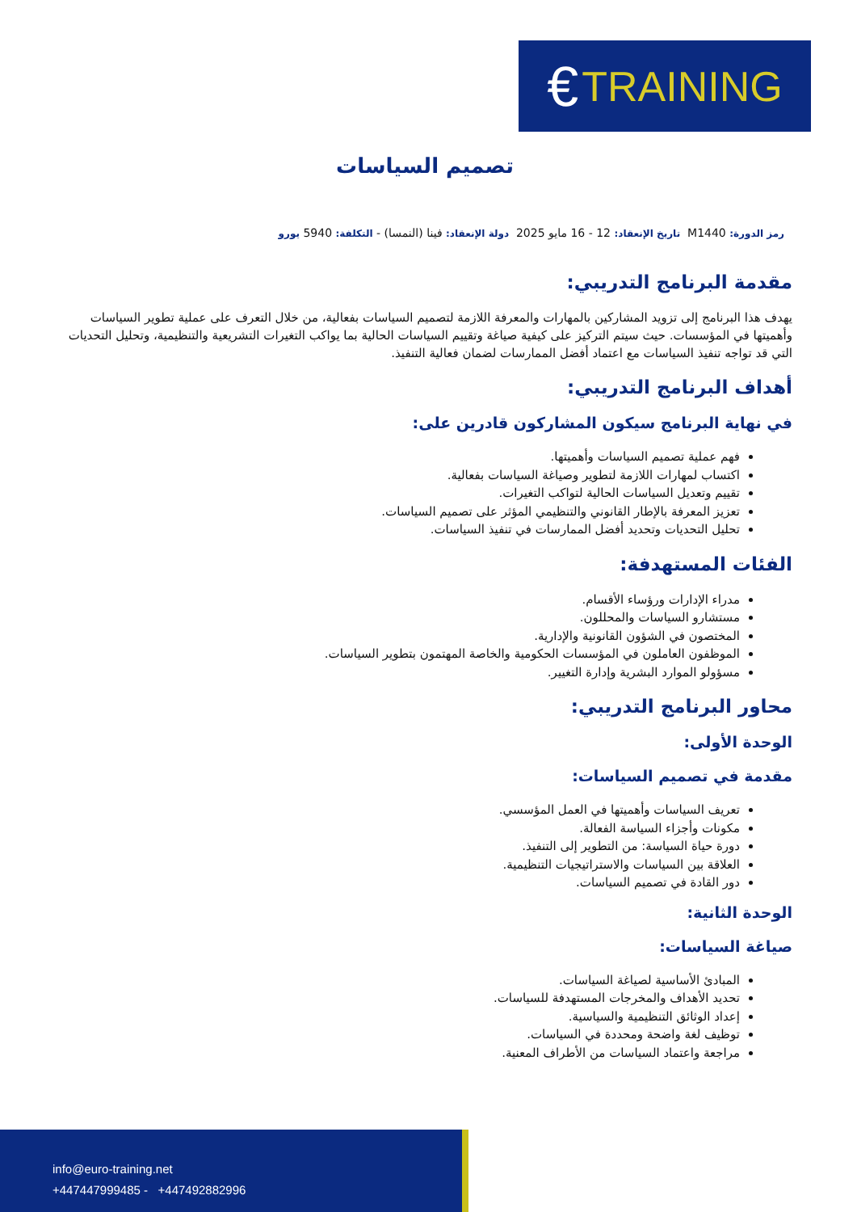€ TRAINING
تصميم السياسات
رمز الدورة: M1440 تاريخ الإنعقاد: 12 - 16 مايو 2025 دولة الإنعقاد: فينا (النمسا) - التكلفة: 5940 يورو
مقدمة البرنامج التدريبي:
يهدف هذا البرنامج إلى تزويد المشاركين بالمهارات والمعرفة اللازمة لتصميم السياسات بفعالية، من خلال التعرف على عملية تطوير السياسات وأهميتها في المؤسسات. حيث سيتم التركيز على كيفية صياغة وتقييم السياسات الحالية بما يواكب التغيرات التشريعية والتنظيمية، وتحليل التحديات التي قد تواجه تنفيذ السياسات مع اعتماد أفضل الممارسات لضمان فعالية التنفيذ.
أهداف البرنامج التدريبي:
في نهاية البرنامج سيكون المشاركون قادرين على:
فهم عملية تصميم السياسات وأهميتها.
اكتساب لمهارات اللازمة لتطوير وصياغة السياسات بفعالية.
تقييم وتعديل السياسات الحالية لتواكب التغيرات.
تعزيز المعرفة بالإطار القانوني والتنظيمي المؤثر على تصميم السياسات.
تحليل التحديات وتحديد أفضل الممارسات في تنفيذ السياسات.
الفئات المستهدفة:
مدراء الإدارات ورؤساء الأقسام.
مستشارو السياسات والمحللون.
المختصون في الشؤون القانونية والإدارية.
الموظفون العاملون في المؤسسات الحكومية والخاصة المهتمون بتطوير السياسات.
مسؤولو الموارد البشرية وإدارة التغيير.
محاور البرنامج التدريبي:
الوحدة الأولى:
مقدمة في تصميم السياسات:
تعريف السياسات وأهميتها في العمل المؤسسي.
مكونات وأجزاء السياسة الفعالة.
دورة حياة السياسة: من التطوير إلى التنفيذ.
العلاقة بين السياسات والاستراتيجيات التنظيمية.
دور القادة في تصميم السياسات.
الوحدة الثانية:
صياغة السياسات:
المبادئ الأساسية لصياغة السياسات.
تحديد الأهداف والمخرجات المستهدفة للسياسات.
إعداد الوثائق التنظيمية والسياسية.
توظيف لغة واضحة ومحددة في السياسات.
مراجعة واعتماد السياسات من الأطراف المعنية.
info@euro-training.net
+447447999485 - +447492882996